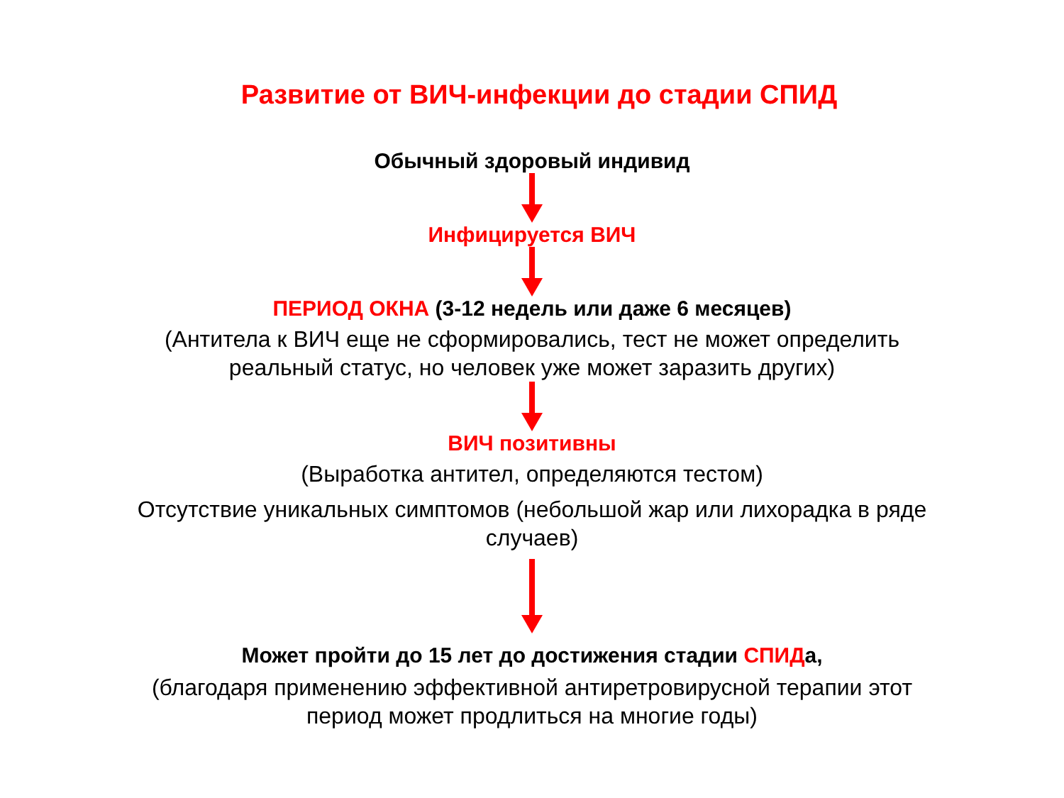Развитие от ВИЧ-инфекции до стадии СПИД
Обычный здоровый индивид
Инфицируется ВИЧ
ПЕРИОД ОКНА (3-12 недель или даже 6 месяцев)
(Антитела к ВИЧ еще не сформировались, тест не может определить
реальный статус, но человек уже может заразить других)
ВИЧ позитивны
(Выработка антител, определяются тестом)
Отсутствие уникальных симптомов (небольшой жар или лихорадка в ряде
случаев)
Может пройти до 15 лет до достижения стадии СПИДа,
(благодаря применению эффективной антиретровирусной терапии этот
период может продлиться на многие годы)